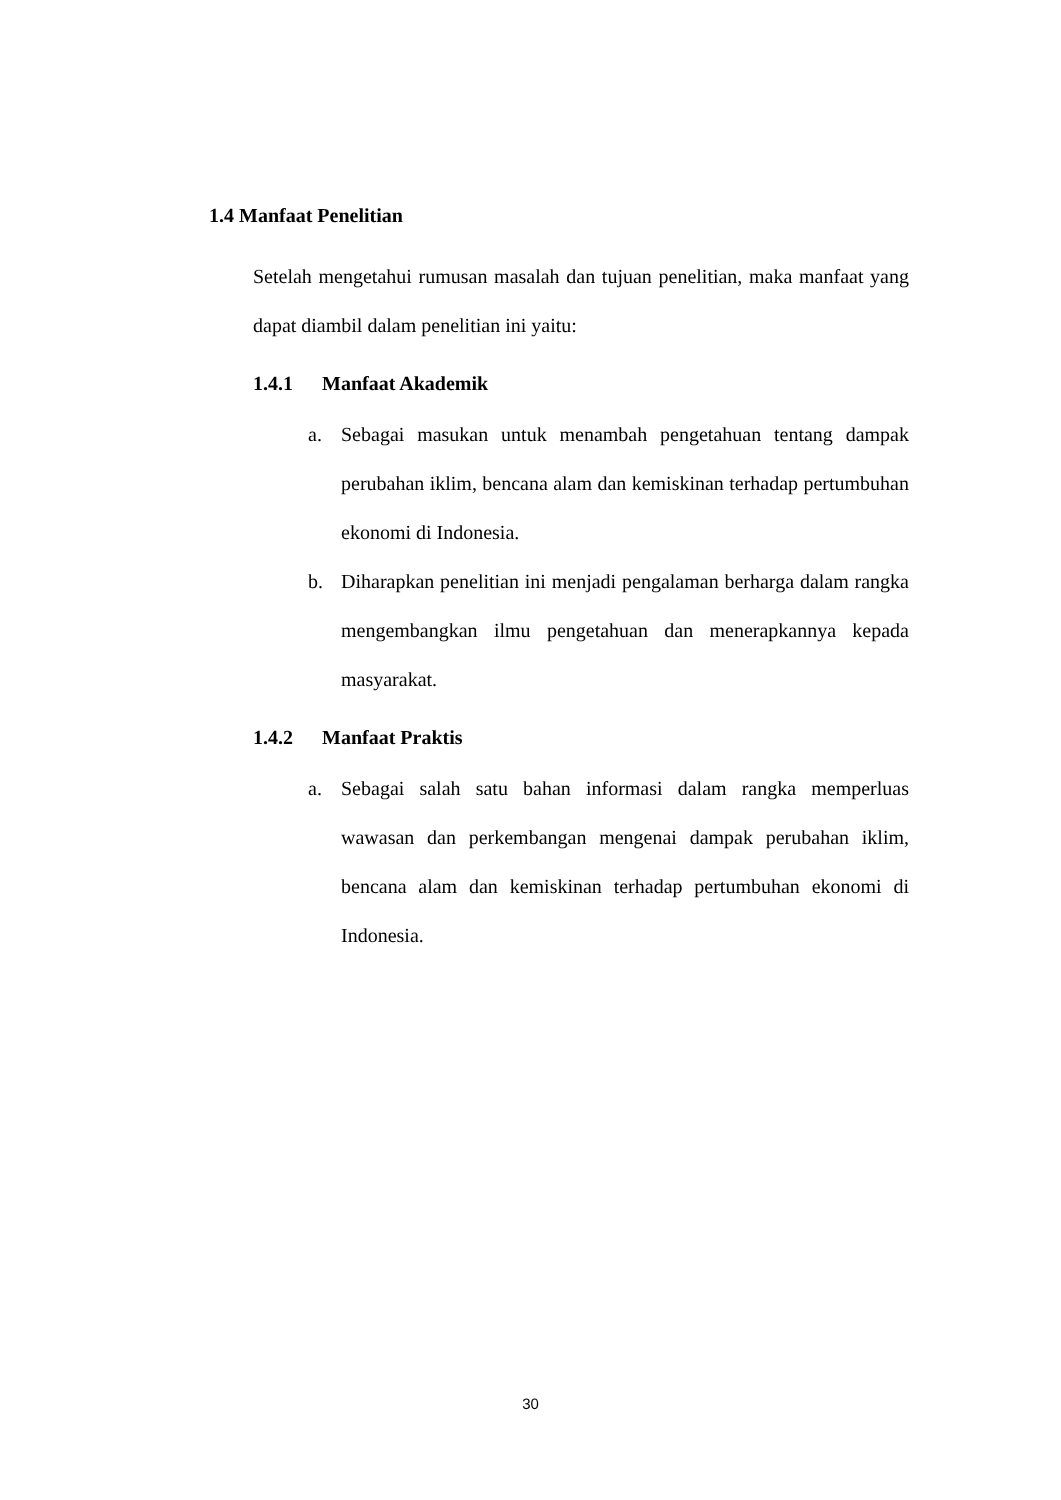1.4 Manfaat Penelitian
Setelah mengetahui rumusan masalah dan tujuan penelitian, maka manfaat yang dapat diambil dalam penelitian ini yaitu:
1.4.1 Manfaat Akademik
a. Sebagai masukan untuk menambah pengetahuan tentang dampak perubahan iklim, bencana alam dan kemiskinan terhadap pertumbuhan ekonomi di Indonesia.
b. Diharapkan penelitian ini menjadi pengalaman berharga dalam rangka mengembangkan ilmu pengetahuan dan menerapkannya kepada masyarakat.
1.4.2 Manfaat Praktis
a. Sebagai salah satu bahan informasi dalam rangka memperluas wawasan dan perkembangan mengenai dampak perubahan iklim, bencana alam dan kemiskinan terhadap pertumbuhan ekonomi di Indonesia.
30